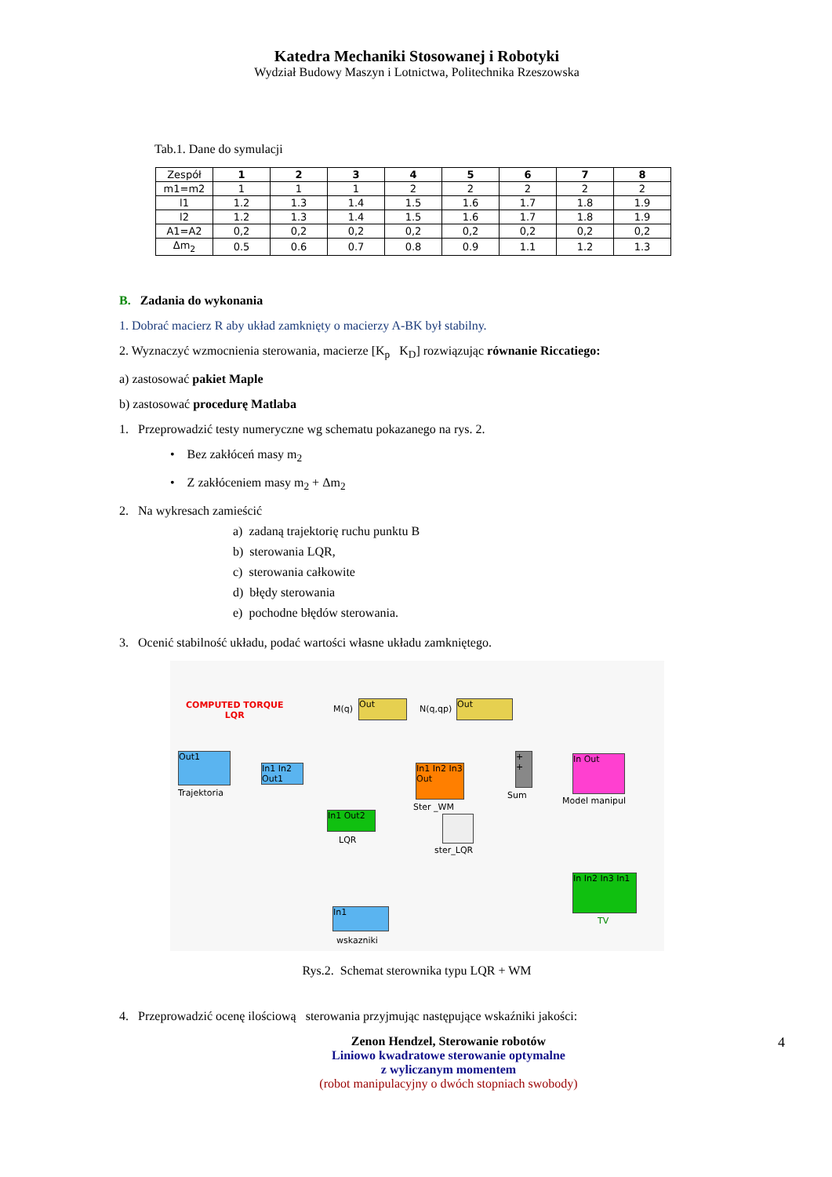Katedra Mechaniki Stosowanej i Robotyki
Wydział Budowy Maszyn i Lotnictwa, Politechnika Rzeszowska
Tab.1. Dane do symulacji
| Zespół | 1 | 2 | 3 | 4 | 5 | 6 | 7 | 8 |
| m1=m2 | 1 | 1 | 1 | 2 | 2 | 2 | 2 | 2 |
| l1 | 1.2 | 1.3 | 1.4 | 1.5 | 1.6 | 1.7 | 1.8 | 1.9 |
| l2 | 1.2 | 1.3 | 1.4 | 1.5 | 1.6 | 1.7 | 1.8 | 1.9 |
| A1=A2 | 0,2 | 0,2 | 0,2 | 0,2 | 0,2 | 0,2 | 0,2 | 0,2 |
| Δm<sub>2</sub> | 0.5 | 0.6 | 0.7 | 0.8 | 0.9 | 1.1 | 1.2 | 1.3 |
B. Zadania do wykonania
1. Dobrać macierz R aby układ zamknięty o macierzy A-BK był stabilny.
2. Wyznaczyć wzmocnienia sterowania, macierze [K<sub>p</sub> K<sub>D</sub>] rozwiązując równanie Riccatiego:
a) zastosować pakiet Maple
b) zastosować procedurę Matlaba
1. Przeprowadzić testy numeryczne wg schematu pokazanego na rys. 2.
• Bez zakłóceń masy m<sub>2</sub>
• Z zakłóceniem masy m<sub>2</sub> + Δm<sub>2</sub>
2. Na wykresach zamieścić
a) zadaną trajektorię ruchu punktu B
b) sterowania LQR,
c) sterowania całkowite
d) błędy sterowania
e) pochodne błędów sterowania.
3. Ocenić stabilność układu, podać wartości własne układu zamkniętego.
COMPUTED TORQUE
LQR
Out
M(q)
Out
N(q,qp)
Out1
Trajektoria
In1 In2 Out1
In1 In2 In3 Out
Ster _WM
+ +
Sum
In Out
Model manipul
In1 Out2
LQR
ster_LQR
In In2 In3 In1
TV
In1
wskazniki
Rys.2. Schemat sterownika typu LQR + WM
4. Przeprowadzić ocenę ilościową sterowania przyjmując następujące wskaźniki jakości:
Zenon Hendzel, Sterowanie robotów
Liniowo kwadratowe sterowanie optymalne
z wyliczanym momentem
(robot manipulacyjny o dwóch stopniach swobody)
4